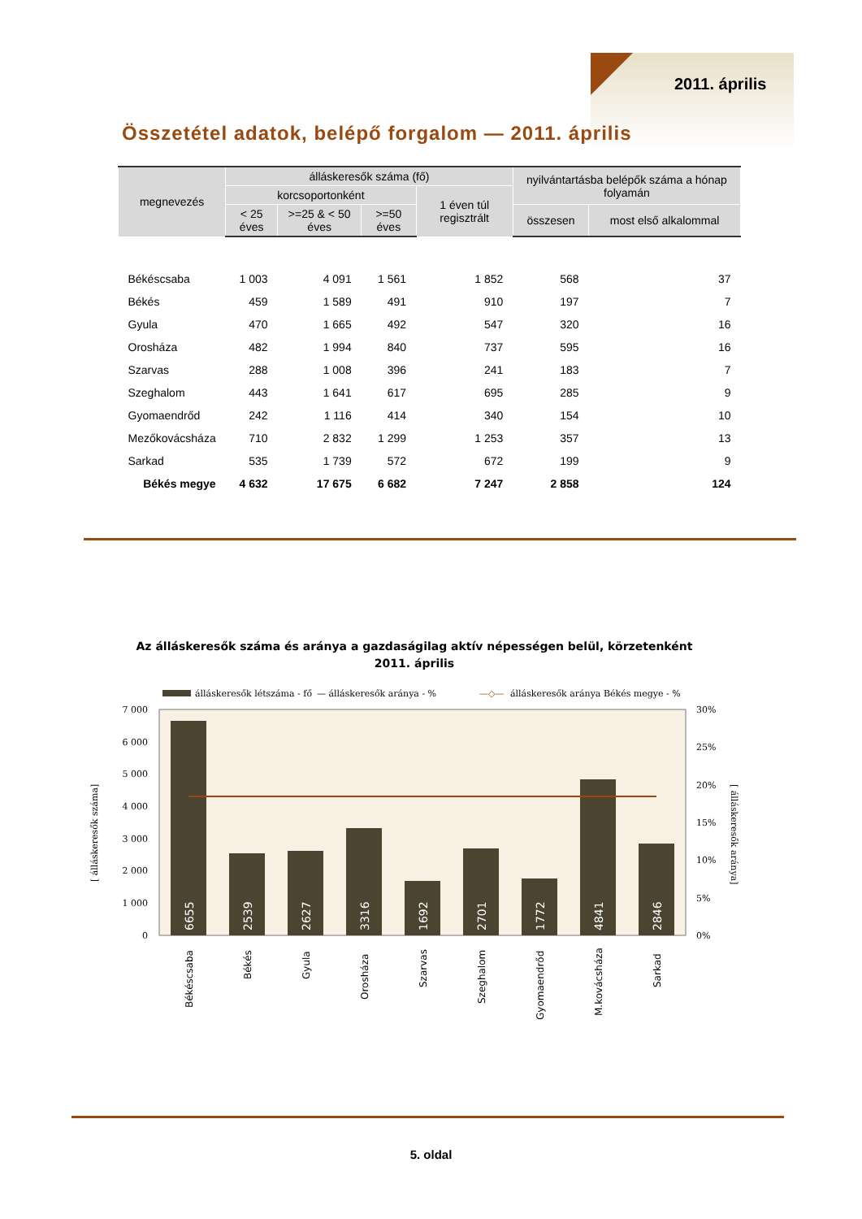2011. április
Összetétel adatok, belépő forgalom — 2011. április
| megnevezés | álláskeresők száma (fő) | | | | nyilvántartásba belépők száma a hónap folyamán | |
| --- | --- | --- | --- | --- | --- | --- |
| | korcsoportonként | | | 1 éven túl regisztrált | | |
| | < 25 éves | >=25 & < 50 éves | >=50 éves | | összesen | most első alkalommal |
| Békéscsaba | 1 003 | 4 091 | 1 561 | 1 852 | 568 | 37 |
| Békés | 459 | 1 589 | 491 | 910 | 197 | 7 |
| Gyula | 470 | 1 665 | 492 | 547 | 320 | 16 |
| Orosháza | 482 | 1 994 | 840 | 737 | 595 | 16 |
| Szarvas | 288 | 1 008 | 396 | 241 | 183 | 7 |
| Szeghalom | 443 | 1 641 | 617 | 695 | 285 | 9 |
| Gyomaendrőd | 242 | 1 116 | 414 | 340 | 154 | 10 |
| Mezőkovácsháza | 710 | 2 832 | 1 299 | 1 253 | 357 | 13 |
| Sarkad | 535 | 1 739 | 572 | 672 | 199 | 9 |
| Békés megye | 4 632 | 17 675 | 6 682 | 7 247 | 2 858 | 124 |
Az álláskeresők száma és aránya a gazdaságilag aktív népességen belül, körzetenként
2011. április
álláskeresők létszáma - fő
— álláskeresők aránya - %
—◇—
álláskeresők aránya Békés megye - %
7 000
6 000
5 000
4 000
3 000
2 000
1 000
0
30%
25%
20%
15%
10%
5%
0%
6655
2539
2627
3316
1692
2701
1772
4841
2846
[ álláskeresők száma]
[ álláskeresők aránya]
Békéscsaba
Békés
Gyula
Orosháza
Szarvas
Szeghalom
Gyomaendrőd
M.kovácsháza
Sarkad
5. oldal